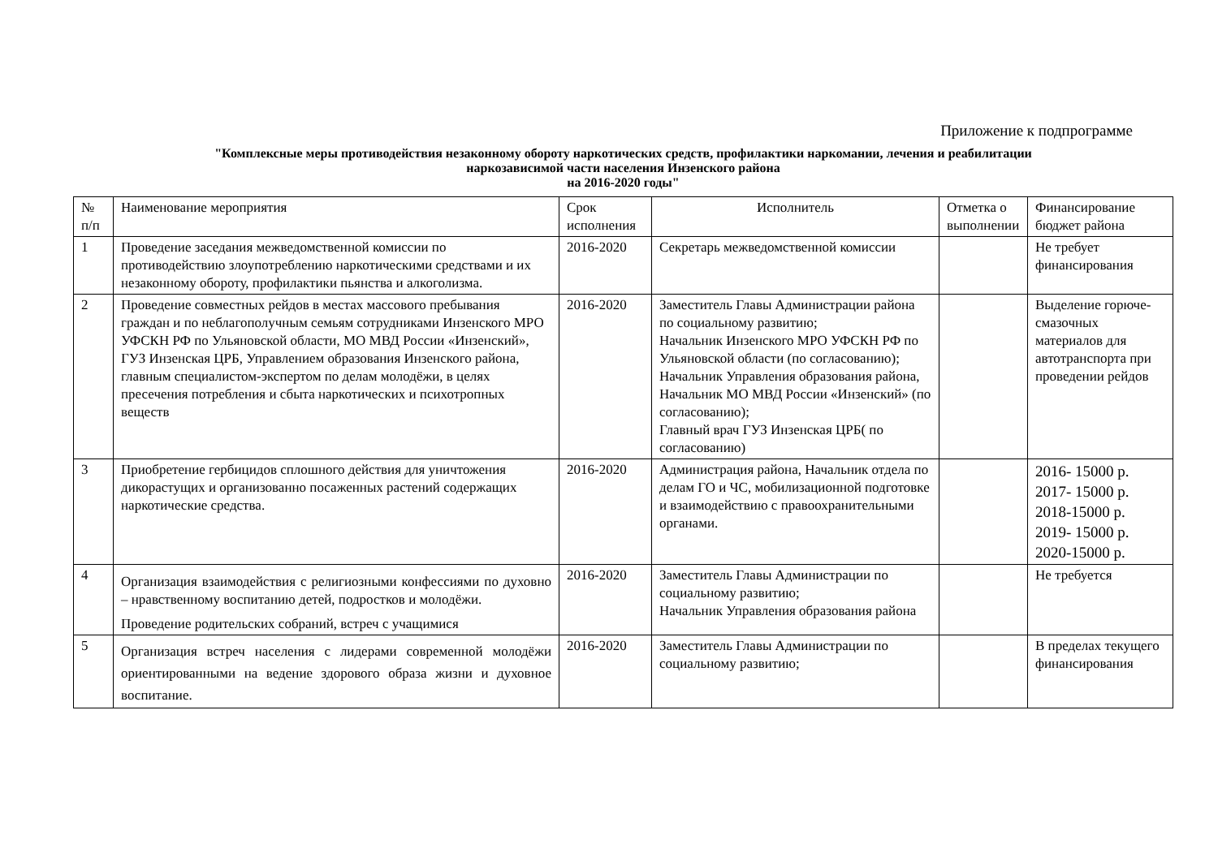Приложение к подпрограмме
"Комплексные меры противодействия незаконному обороту наркотических средств, профилактики наркомании, лечения и реабилитации
наркозависимой части населения Инзенского района
на 2016-2020 годы"
| № п/п | Наименование мероприятия | Срок исполнения | Исполнитель | Отметка о выполнении | Финансирование бюджет района |
| --- | --- | --- | --- | --- | --- |
| 1 | Проведение заседания межведомственной комиссии по противодействию злоупотреблению наркотическими средствами и их незаконному обороту, профилактики пьянства и алкоголизма. | 2016-2020 | Секретарь межведомственной комиссии | | Не требует финансирования |
| 2 | Проведение совместных рейдов в местах массового пребывания граждан и по неблагополучным семьям сотрудниками Инзенского МРО УФСКН РФ по Ульяновской области, МО МВД России «Инзенский», ГУЗ Инзенская ЦРБ, Управлением образования Инзенского района, главным специалистом-экспертом по делам молодёжи, в целях пресечения потребления и сбыта наркотических и психотропных веществ | 2016-2020 | Заместитель Главы Администрации района по социальному развитию; Начальник Инзенского МРО УФСКН РФ по Ульяновской области (по согласованию); Начальник Управления образования района, Начальник МО МВД России «Инзенский» (по согласованию); Главный врач ГУЗ Инзенская ЦРБ( по согласованию) | | Выделение горюче-смазочных материалов для автотранспорта при проведении рейдов |
| 3 | Приобретение гербицидов сплошного действия для уничтожения дикорастущих и организованно посаженных растений содержащих наркотические средства. | 2016-2020 | Администрация района, Начальник отдела по делам ГО и ЧС, мобилизационной подготовке и взаимодействию с правоохранительными органами. | | 2016- 15000 р. 2017- 15000 р. 2018-15000 р. 2019- 15000 р. 2020-15000 р. |
| 4 | Организация взаимодействия с религиозными конфессиями по духовно – нравственному воспитанию детей, подростков и молодёжи. Проведение родительских собраний, встреч с учащимися | 2016-2020 | Заместитель Главы Администрации по социальному развитию; Начальник Управления образования района | | Не требуется |
| 5 | Организация встреч населения с лидерами современной молодёжи ориентированными на ведение здорового образа жизни и духовное воспитание. | 2016-2020 | Заместитель Главы Администрации по социальному развитию; | | В пределах текущего финансирования |